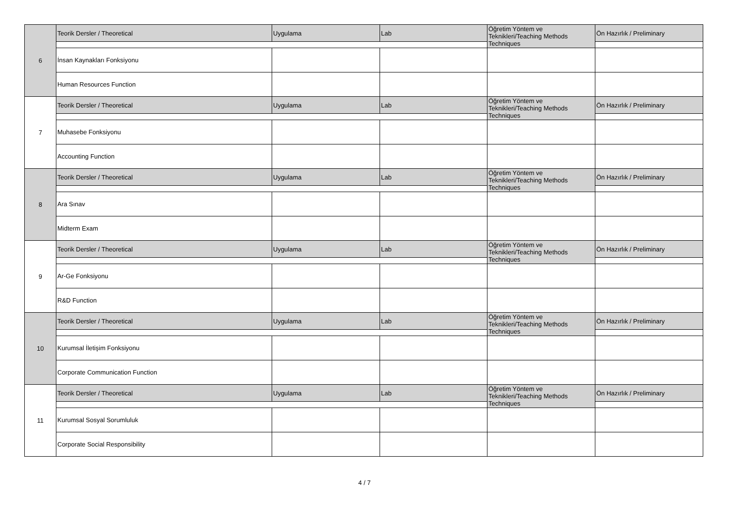| 6 | Teorik Dersler / Theoretical | Uygulama | Lab | Öğretim Yöntem ve Teknikleri/Teaching Methods Techniques | Ön Hazırlık / Preliminary |
| | İnsan Kaynakları Fonksiyonu | | | | |
| | Human Resources Function | | | | |
| 7 | Teorik Dersler / Theoretical | Uygulama | Lab | Öğretim Yöntem ve Teknikleri/Teaching Methods Techniques | Ön Hazırlık / Preliminary |
| | Muhasebe Fonksiyonu | | | | |
| | Accounting Function | | | | |
| 8 | Teorik Dersler / Theoretical | Uygulama | Lab | Öğretim Yöntem ve Teknikleri/Teaching Methods Techniques | Ön Hazırlık / Preliminary |
| | Ara Sınav | | | | |
| | Midterm Exam | | | | |
| 9 | Teorik Dersler / Theoretical | Uygulama | Lab | Öğretim Yöntem ve Teknikleri/Teaching Methods Techniques | Ön Hazırlık / Preliminary |
| | Ar-Ge Fonksiyonu | | | | |
| | R&D Function | | | | |
| 10 | Teorik Dersler / Theoretical | Uygulama | Lab | Öğretim Yöntem ve Teknikleri/Teaching Methods Techniques | Ön Hazırlık / Preliminary |
| | Kurumsal İletişim Fonksiyonu | | | | |
| | Corporate Communication Function | | | | |
| 11 | Teorik Dersler / Theoretical | Uygulama | Lab | Öğretim Yöntem ve Teknikleri/Teaching Methods Techniques | Ön Hazırlık / Preliminary |
| | Kurumsal Sosyal Sorumluluk | | | | |
| | Corporate Social Responsibility | | | | |
4 / 7